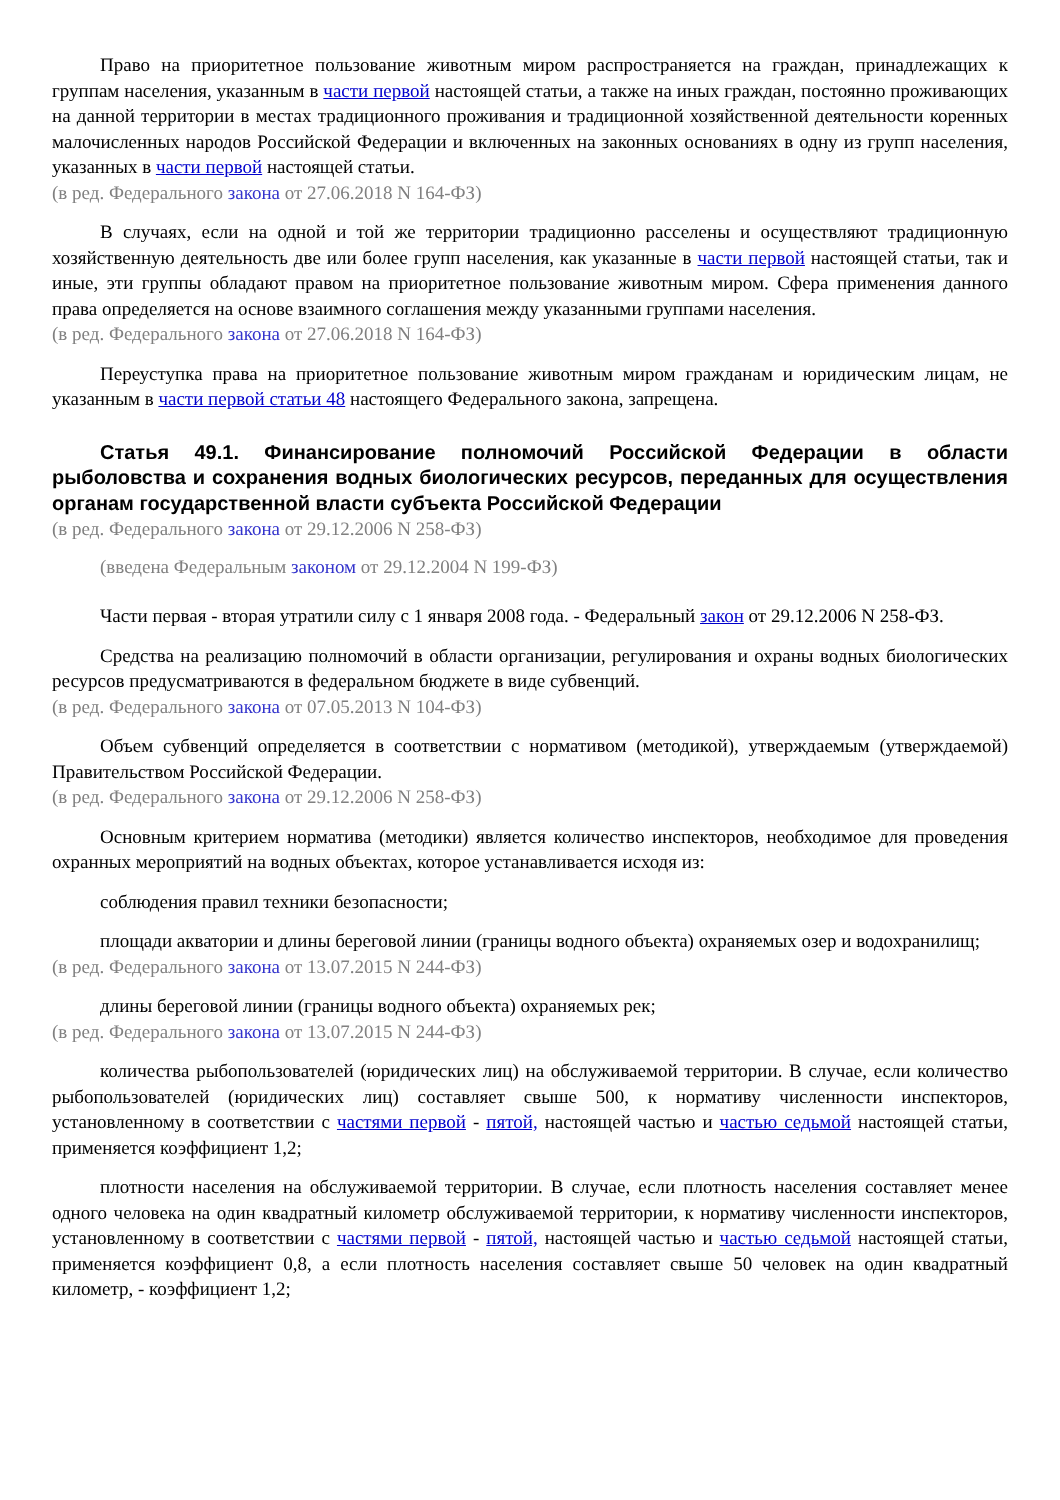Право на приоритетное пользование животным миром распространяется на граждан, принадлежащих к группам населения, указанным в части первой настоящей статьи, а также на иных граждан, постоянно проживающих на данной территории в местах традиционного проживания и традиционной хозяйственной деятельности коренных малочисленных народов Российской Федерации и включенных на законных основаниях в одну из групп населения, указанных в части первой настоящей статьи.
(в ред. Федерального закона от 27.06.2018 N 164-ФЗ)
В случаях, если на одной и той же территории традиционно расселены и осуществляют традиционную хозяйственную деятельность две или более групп населения, как указанные в части первой настоящей статьи, так и иные, эти группы обладают правом на приоритетное пользование животным миром. Сфера применения данного права определяется на основе взаимного соглашения между указанными группами населения.
(в ред. Федерального закона от 27.06.2018 N 164-ФЗ)
Переуступка права на приоритетное пользование животным миром гражданам и юридическим лицам, не указанным в части первой статьи 48 настоящего Федерального закона, запрещена.
Статья 49.1. Финансирование полномочий Российской Федерации в области рыболовства и сохранения водных биологических ресурсов, переданных для осуществления органам государственной власти субъекта Российской Федерации
(в ред. Федерального закона от 29.12.2006 N 258-ФЗ)
(введена Федеральным законом от 29.12.2004 N 199-ФЗ)
Части первая - вторая утратили силу с 1 января 2008 года. - Федеральный закон от 29.12.2006 N 258-ФЗ.
Средства на реализацию полномочий в области организации, регулирования и охраны водных биологических ресурсов предусматриваются в федеральном бюджете в виде субвенций.
(в ред. Федерального закона от 07.05.2013 N 104-ФЗ)
Объем субвенций определяется в соответствии с нормативом (методикой), утверждаемым (утверждаемой) Правительством Российской Федерации.
(в ред. Федерального закона от 29.12.2006 N 258-ФЗ)
Основным критерием норматива (методики) является количество инспекторов, необходимое для проведения охранных мероприятий на водных объектах, которое устанавливается исходя из:
соблюдения правил техники безопасности;
площади акватории и длины береговой линии (границы водного объекта) охраняемых озер и водохранилищ;
(в ред. Федерального закона от 13.07.2015 N 244-ФЗ)
длины береговой линии (границы водного объекта) охраняемых рек;
(в ред. Федерального закона от 13.07.2015 N 244-ФЗ)
количества рыбопользователей (юридических лиц) на обслуживаемой территории. В случае, если количество рыбопользователей (юридических лиц) составляет свыше 500, к нормативу численности инспекторов, установленному в соответствии с частями первой - пятой, настоящей частью и частью седьмой настоящей статьи, применяется коэффициент 1,2;
плотности населения на обслуживаемой территории. В случае, если плотность населения составляет менее одного человека на один квадратный километр обслуживаемой территории, к нормативу численности инспекторов, установленному в соответствии с частями первой - пятой, настоящей частью и частью седьмой настоящей статьи, применяется коэффициент 0,8, а если плотность населения составляет свыше 50 человек на один квадратный километр, - коэффициент 1,2;